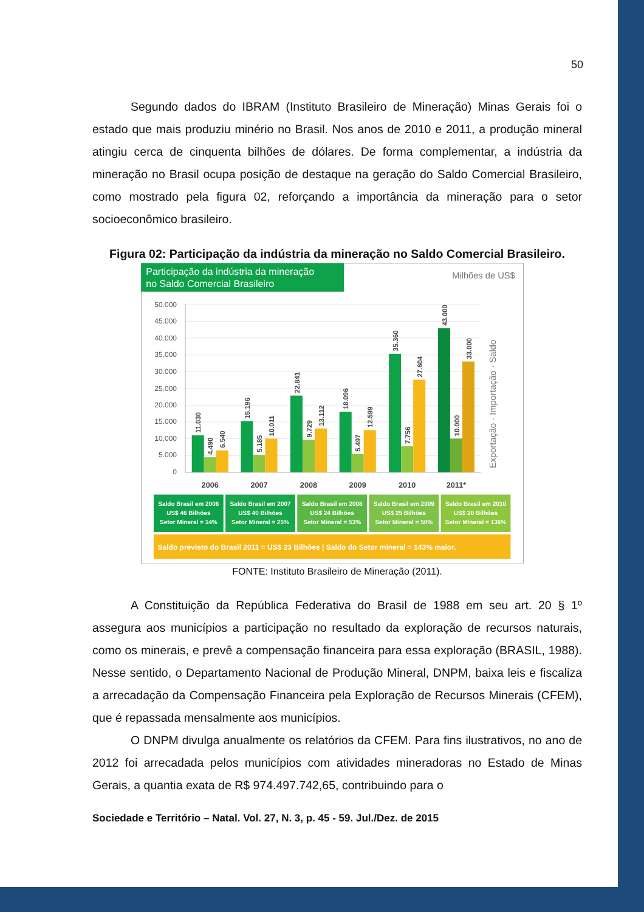50
Segundo dados do IBRAM (Instituto Brasileiro de Mineração) Minas Gerais foi o estado que mais produziu minério no Brasil. Nos anos de 2010 e 2011, a produção mineral atingiu cerca de cinquenta bilhões de dólares. De forma complementar, a indústria da mineração no Brasil ocupa posição de destaque na geração do Saldo Comercial Brasileiro, como mostrado pela figura 02, reforçando a importância da mineração para o setor socioeconômico brasileiro.
Figura 02: Participação da indústria da mineração no Saldo Comercial Brasileiro.
Participação da indústria da mineração
no Saldo Comercial Brasileiro
Milhões de US$
50.000
45.000
40.000
35.000
30.000
25.000
20.000
15.000
10.000
5.000
0
11.030
4.490
6.540
15.196
5.185
10.011
22.841
9.729
13.112
18.096
5.497
12.599
35.360
7.756
27.604
43.000
10.000
33.000
2006
2007
2008
2009
2010
2011*
Exportação · Importação · Saldo
Saldo Brasil em 2006
US$ 46 Bilhões
Setor Mineral = 14%
Saldo Brasil em 2007
US$ 40 Bilhões
Setor Mineral = 25%
Saldo Brasil em 2008
US$ 24 Bilhões
Setor Mineral = 53%
Saldo Brasil em 2009
US$ 25 Bilhões
Setor Mineral = 50%
Saldo Brasil em 2010
US$ 20 Bilhões
Setor Mineral = 136%
Saldo previsto do Brasil 2011 = US$ 23 Bilhões | Saldo do Setor mineral = 143% maior.
FONTE: Instituto Brasileiro de Mineração (2011).
A Constituição da República Federativa do Brasil de 1988 em seu art. 20 § 1º assegura aos municípios a participação no resultado da exploração de recursos naturais, como os minerais, e prevê a compensação financeira para essa exploração (BRASIL, 1988). Nesse sentido, o Departamento Nacional de Produção Mineral, DNPM, baixa leis e fiscaliza a arrecadação da Compensação Financeira pela Exploração de Recursos Minerais (CFEM), que é repassada mensalmente aos municípios.
O DNPM divulga anualmente os relatórios da CFEM. Para fins ilustrativos, no ano de 2012 foi arrecadada pelos municípios com atividades mineradoras no Estado de Minas Gerais, a quantia exata de R$ 974.497.742,65, contribuindo para o
Sociedade e Território – Natal. Vol. 27, N. 3, p. 45 - 59. Jul./Dez. de 2015